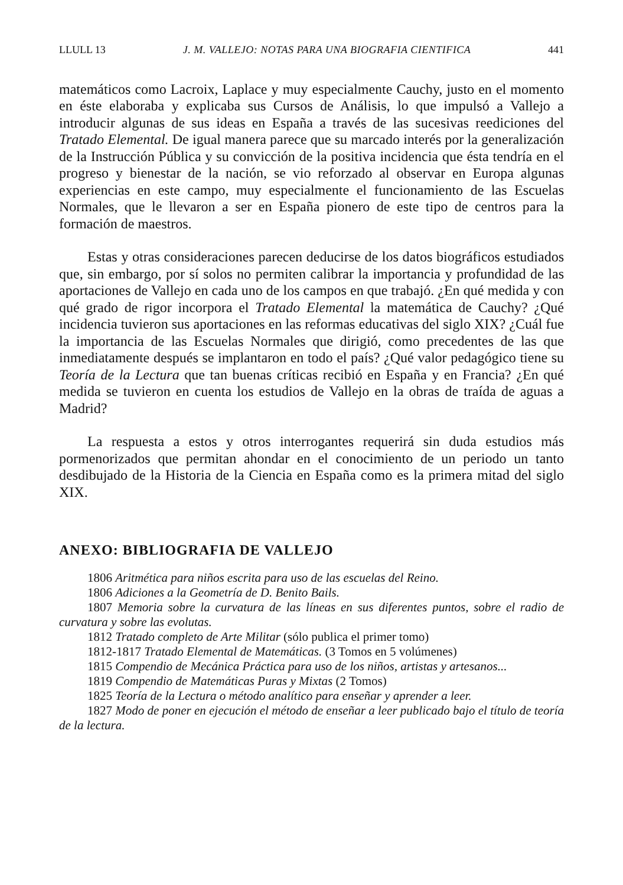LLULL 13 J. M. VALLEJO: NOTAS PARA UNA BIOGRAFIA CIENTIFICA 441
matemáticos como Lacroix, Laplace y muy especialmente Cauchy, justo en el momento en éste elaboraba y explicaba sus Cursos de Análisis, lo que impulsó a Vallejo a introducir algunas de sus ideas en España a través de las sucesivas reediciones del Tratado Elemental. De igual manera parece que su marcado interés por la generalización de la Instrucción Pública y su convicción de la positiva incidencia que ésta tendría en el progreso y bienestar de la nación, se vio reforzado al observar en Europa algunas experiencias en este campo, muy especialmente el funcionamiento de las Escuelas Normales, que le llevaron a ser en España pionero de este tipo de centros para la formación de maestros.
Estas y otras consideraciones parecen deducirse de los datos biográficos estudiados que, sin embargo, por sí solos no permiten calibrar la importancia y profundidad de las aportaciones de Vallejo en cada uno de los campos en que trabajó. ¿En qué medida y con qué grado de rigor incorpora el Tratado Elemental la matemática de Cauchy? ¿Qué incidencia tuvieron sus aportaciones en las reformas educativas del siglo XIX? ¿Cuál fue la importancia de las Escuelas Normales que dirigió, como precedentes de las que inmediatamente después se implantaron en todo el país? ¿Qué valor pedagógico tiene su Teoría de la Lectura que tan buenas críticas recibió en España y en Francia? ¿En qué medida se tuvieron en cuenta los estudios de Vallejo en la obras de traída de aguas a Madrid?
La respuesta a estos y otros interrogantes requerirá sin duda estudios más pormenorizados que permitan ahondar en el conocimiento de un periodo un tanto desdibujado de la Historia de la Ciencia en España como es la primera mitad del siglo XIX.
ANEXO: BIBLIOGRAFIA DE VALLEJO
1806 Aritmética para niños escrita para uso de las escuelas del Reino.
1806 Adiciones a la Geometría de D. Benito Bails.
1807 Memoria sobre la curvatura de las líneas en sus diferentes puntos, sobre el radio de curvatura y sobre las evolutas.
1812 Tratado completo de Arte Militar (sólo publica el primer tomo)
1812-1817 Tratado Elemental de Matemáticas. (3 Tomos en 5 volúmenes)
1815 Compendio de Mecánica Práctica para uso de los niños, artistas y artesanos...
1819 Compendio de Matemáticas Puras y Mixtas (2 Tomos)
1825 Teoría de la Lectura o método analítico para enseñar y aprender a leer.
1827 Modo de poner en ejecución el método de enseñar a leer publicado bajo el título de teoría de la lectura.